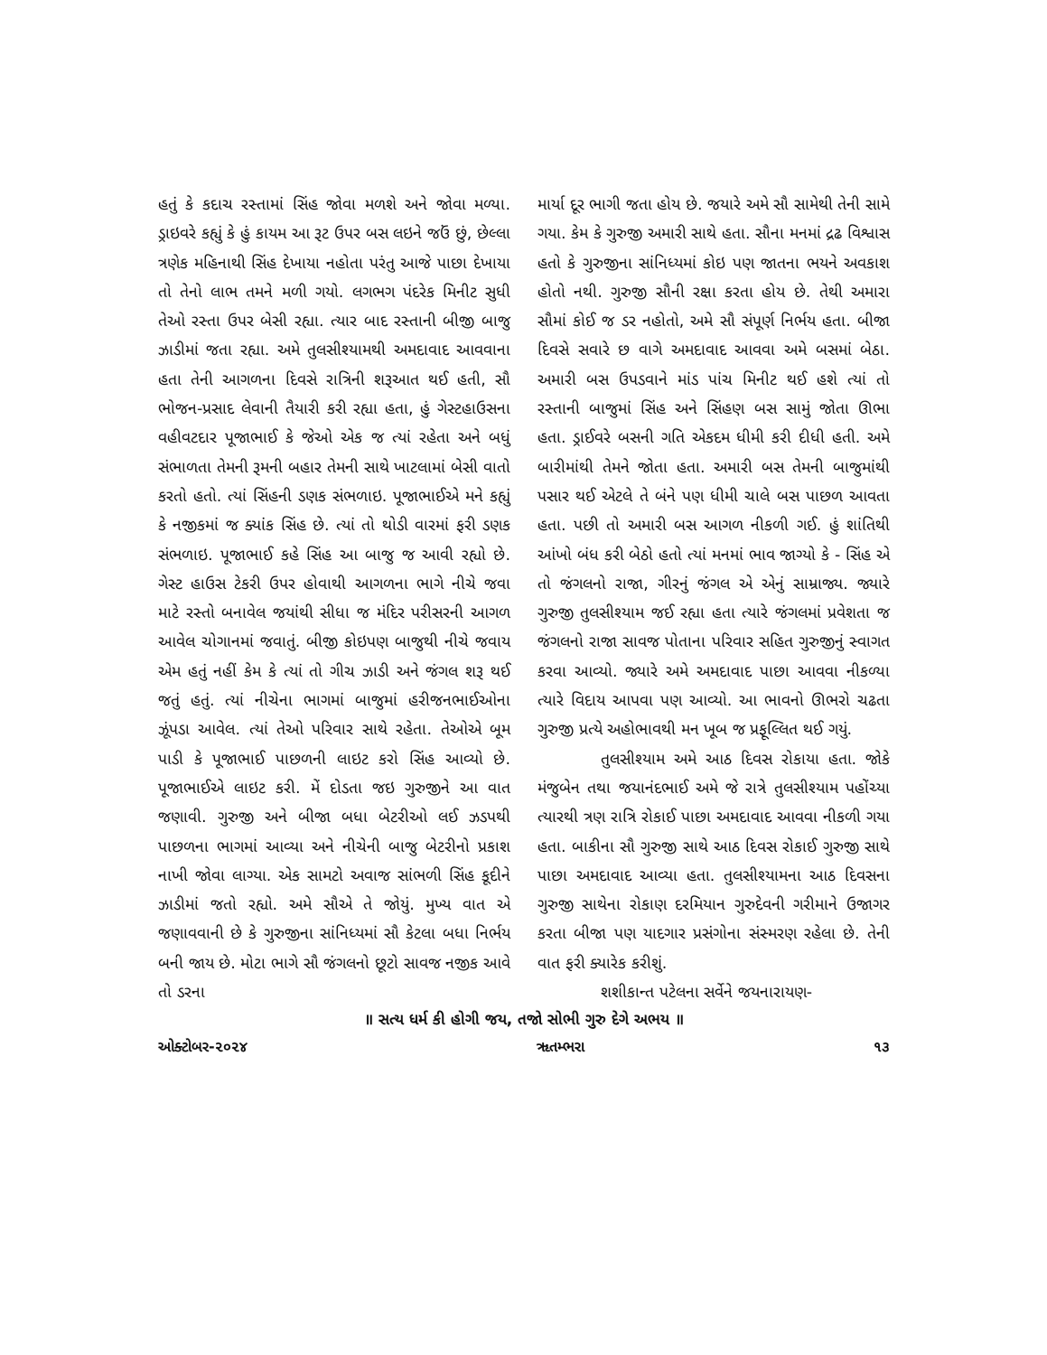હતું કે કદાચ રસ્તામાં સિંહ જોવા મળશે અને જોવા મળ્યા. ડ્રાઇવરે કહ્યું કે હું કાયમ આ રૂટ ઉપર બસ લઇને જઉં છું, છેલ્લા ત્રણેક મહિનાથી સિંહ દેખાયા નહોતા પરંતુ આજે પાછા દેખાયા તો તેનો લાભ તમને મળી ગયો. લગભગ પંદરેક મિનીટ સુધી તેઓ રસ્તા ઉપર બેસી રહ્યા. ત્યાર બાદ રસ્તાની બીજી બાજુ ઝાડીમાં જતા રહ્યા. અમે તુલસીશ્યામથી અમદાવાદ આવવાના હતા તેની આગળના દિવસે રાત્રિની શરૂઆત થઈ હતી, સૌ ભોજન-પ્રસાદ લેવાની તૈયારી કરી રહ્યા હતા, હું ગેસ્ટહાઉસના વહીવટદાર પૂજાભાઈ કે જેઓ એક જ ત્યાં રહેતા અને બધું સંભાળતા તેમની રૂમની બહાર તેમની સાથે ખાટલામાં બેસી વાતો કરતો હતો. ત્યાં સિંહની ડણક સંભળાઇ. પૂજાભાઈએ મને કહ્યું કે નજીકમાં જ ક્યાંક સિંહ છે. ત્યાં તો થોડી વારમાં ફરી ડણક સંભળાઇ. પૂજાભાઈ કહે સિંહ આ બાજુ જ આવી રહ્યો છે. ગેસ્ટ હાઉસ ટેકરી ઉપર હોવાથી આગળના ભાગે નીચે જવા માટે રસ્તો બનાવેલ જયાંથી સીધા જ મંદિર પરીસરની આગળ આવેલ ચોગાનમાં જવાતું. બીજી કોઇપણ બાજુથી નીચે જવાય એમ હતું નહીં કેમ કે ત્યાં તો ગીચ ઝાડી અને જંગલ શરૂ થઈ જતું હતું. ત્યાં નીચેના ભાગમાં બાજુમાં હરીજનભાઈઓના ઝૂંપડા આવેલ. ત્યાં તેઓ પરિવાર સાથે રહેતા. તેઓએ બૂમ પાડી કે પૂજાભાઈ પાછળની લાઇટ કરો સિંહ આવ્યો છે. પૂજાભાઈએ લાઇટ કરી. મેં દોડતા જઇ ગુરુજીને આ વાત જણાવી. ગુરુજી અને બીજા બધા બેટરીઓ લઈ ઝડપથી પાછળના ભાગમાં આવ્યા અને નીચેની બાજુ બેટરીનો પ્રકાશ નાખી જોવા લાગ્યા. એક સામટો અવાજ સાંભળી સિંહ કૂદીને ઝાડીમાં જતો રહ્યો. અમે સૌએ તે જોયું. મુખ્ય વાત એ જણાવવાની છે કે ગુરુજીના સાંનિધ્યમાં સૌ કેટલા બધા નિર્ભય બની જાય છે. મોટા ભાગે સૌ જંગલનો છૂટો સાવજ નજીક આવે તો ડરના
માર્યા દૂર ભાગી જતા હોય છે. જયારે અમે સૌ સામેથી તેની સામે ગયા. કેમ કે ગુરુજી અમારી સાથે હતા. સૌના મનમાં દ્રઢ વિશ્વાસ હતો કે ગુરુજીના સાંનિધ્યમાં કોઇ પણ જાતના ભયને અવકાશ હોતો નથી. ગુરુજી સૌની રક્ષા કરતા હોય છે. તેથી અમારા સૌમાં કોઈ જ ડર નહોતો, અમે સૌ સંપૂર્ણ નિર્ભય હતા. બીજા દિવસે સવારે છ વાગે અમદાવાદ આવવા અમે બસમાં બેઠા. અમારી બસ ઉપડવાને માંડ પાંચ મિનીટ થઈ હશે ત્યાં તો રસ્તાની બાજુમાં સિંહ અને સિંહણ બસ સામું જોતા ઊભા હતા. ડ્રાઈવરે બસની ગતિ એકદમ ધીમી કરી દીધી હતી. અમે બારીમાંથી તેમને જોતા હતા. અમારી બસ તેમની બાજુમાંથી પસાર થઈ એટલે તે બંને પણ ધીમી ચાલે બસ પાછળ આવતા હતા. પછી તો અમારી બસ આગળ નીકળી ગઈ. હું શાંતિથી આંખો બંધ કરી બેઠો હતો ત્યાં મનમાં ભાવ જાગ્યો કે - સિંહ એ તો જંગલનો રાજા, ગીરનું જંગલ એ એનું સામ્રાજ્ય. જ્યારે ગુરુજી તુલસીશ્યામ જઈ રહ્યા હતા ત્યારે જંગલમાં પ્રવેશતા જ જંગલનો રાજા સાવજ પોતાના પરિવાર સહિત ગુરુજીનું સ્વાગત કરવા આવ્યો. જ્યારે અમે અમદાવાદ પાછા આવવા નીકળ્યા ત્યારે વિદાય આપવા પણ આવ્યો. આ ભાવનો ઊભરો ચઢતા ગુરુજી પ્રત્યે અહોભાવથી મન ખૂબ જ પ્રફૂલ્લિત થઈ ગયું.
તુલસીશ્યામ અમે આઠ દિવસ રોકાયા હતા. જોકે મંજુબેન તથા જયાનંદભાઈ અમે જે રાત્રે તુલસીશ્યામ પહોંચ્યા ત્યારથી ત્રણ રાત્રિ રોકાઈ પાછા અમદાવાદ આવવા નીકળી ગયા હતા. બાકીના સૌ ગુરુજી સાથે આઠ દિવસ રોકાઈ ગુરુજી સાથે પાછા અમદાવાદ આવ્યા હતા. તુલસીશ્યામના આઠ દિવસના ગુરુજી સાથેના રોકાણ દરમિયાન ગુરુદેવની ગરીમાને ઉજાગર કરતા બીજા પણ યાદગાર પ્રસંગોના સંસ્મરણ રહેલા છે. તેની વાત ફરી ક્યારેક કરીશું.
શશીકાન્ત પટેલના સર્વેને જયનારાયણ-
॥ સત્ય ધર્મ કી હોગી જય, તજો સોભી ગુરુ દેગે અભય ॥
ઓક્ટોબર-૨૦૨૪ ૠતમ્ભરા ૧૩